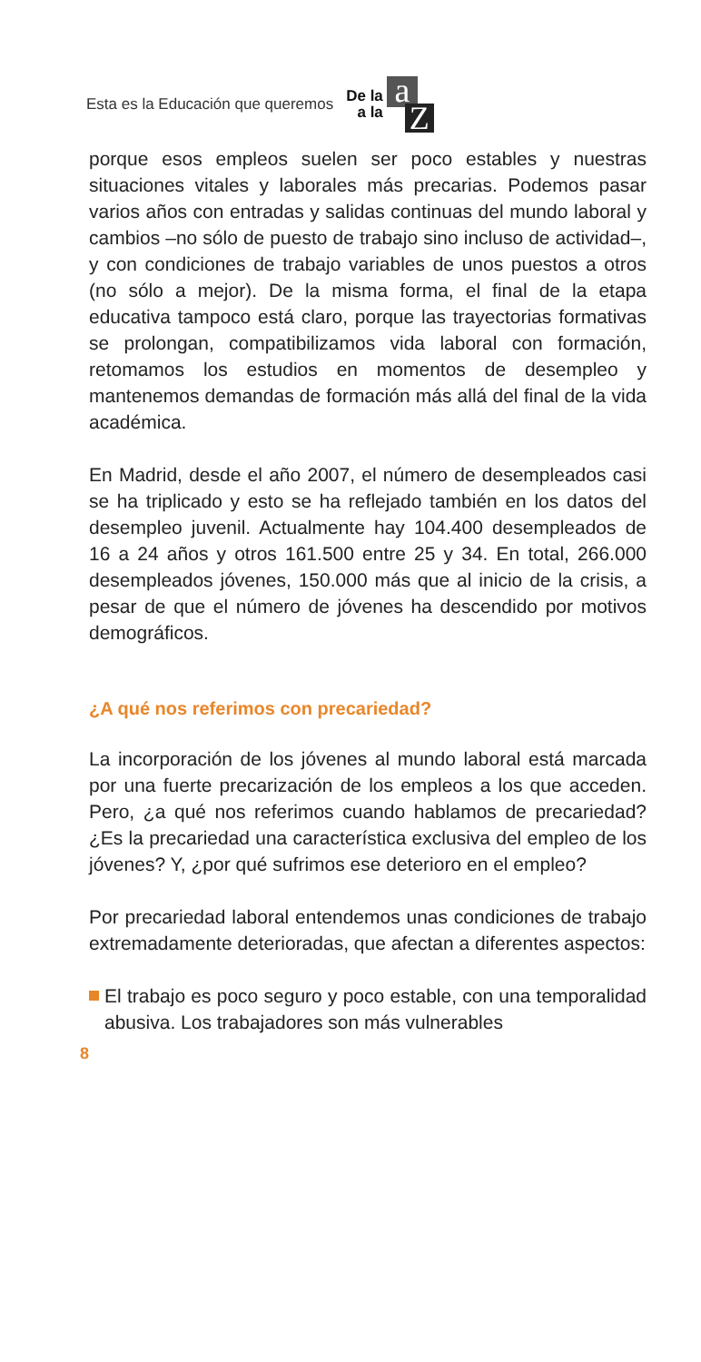Esta es la Educación que queremos De la
a la a Z
porque esos empleos suelen ser poco estables y nuestras situaciones vitales y laborales más precarias. Podemos pasar varios años con entradas y salidas continuas del mundo laboral y cambios –no sólo de puesto de trabajo sino incluso de actividad–, y con condiciones de trabajo variables de unos puestos a otros (no sólo a mejor). De la misma forma, el final de la etapa educativa tampoco está claro, porque las trayectorias formativas se prolongan, compatibilizamos vida laboral con formación, retomamos los estudios en momentos de desempleo y mantenemos demandas de formación más allá del final de la vida académica.
En Madrid, desde el año 2007, el número de desempleados casi se ha triplicado y esto se ha reflejado también en los datos del desempleo juvenil. Actualmente hay 104.400 desempleados de 16 a 24 años y otros 161.500 entre 25 y 34. En total, 266.000 desempleados jóvenes, 150.000 más que al inicio de la crisis, a pesar de que el número de jóvenes ha descendido por motivos demográficos.
¿A qué nos referimos con precariedad?
La incorporación de los jóvenes al mundo laboral está marcada por una fuerte precarización de los empleos a los que acceden. Pero, ¿a qué nos referimos cuando hablamos de precariedad? ¿Es la precariedad una característica exclusiva del empleo de los jóvenes? Y, ¿por qué sufrimos ese deterioro en el empleo?
Por precariedad laboral entendemos unas condiciones de trabajo extremadamente deterioradas, que afectan a diferentes aspectos:
El trabajo es poco seguro y poco estable, con una temporalidad abusiva. Los trabajadores son más vulnerables
8